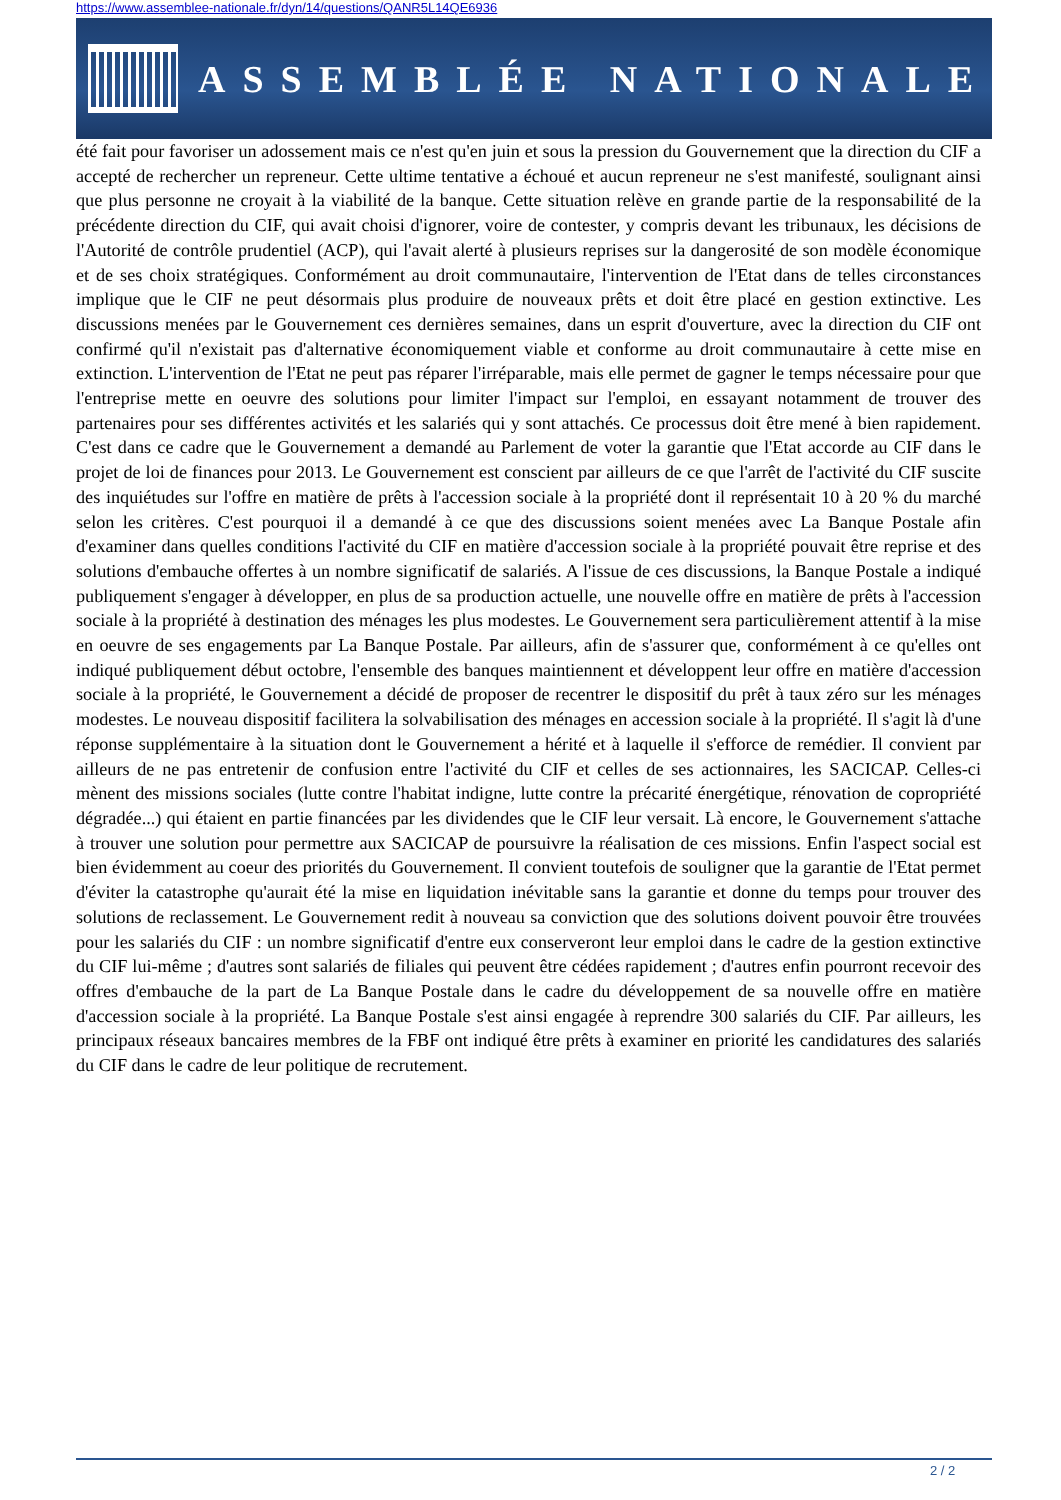https://www.assemblee-nationale.fr/dyn/14/questions/QANR5L14QE6936
ASSEMBLÉE NATIONALE
été fait pour favoriser un adossement mais ce n'est qu'en juin et sous la pression du Gouvernement que la direction du CIF a accepté de rechercher un repreneur. Cette ultime tentative a échoué et aucun repreneur ne s'est manifesté, soulignant ainsi que plus personne ne croyait à la viabilité de la banque. Cette situation relève en grande partie de la responsabilité de la précédente direction du CIF, qui avait choisi d'ignorer, voire de contester, y compris devant les tribunaux, les décisions de l'Autorité de contrôle prudentiel (ACP), qui l'avait alerté à plusieurs reprises sur la dangerosité de son modèle économique et de ses choix stratégiques. Conformément au droit communautaire, l'intervention de l'Etat dans de telles circonstances implique que le CIF ne peut désormais plus produire de nouveaux prêts et doit être placé en gestion extinctive. Les discussions menées par le Gouvernement ces dernières semaines, dans un esprit d'ouverture, avec la direction du CIF ont confirmé qu'il n'existait pas d'alternative économiquement viable et conforme au droit communautaire à cette mise en extinction. L'intervention de l'Etat ne peut pas réparer l'irréparable, mais elle permet de gagner le temps nécessaire pour que l'entreprise mette en oeuvre des solutions pour limiter l'impact sur l'emploi, en essayant notamment de trouver des partenaires pour ses différentes activités et les salariés qui y sont attachés. Ce processus doit être mené à bien rapidement. C'est dans ce cadre que le Gouvernement a demandé au Parlement de voter la garantie que l'Etat accorde au CIF dans le projet de loi de finances pour 2013. Le Gouvernement est conscient par ailleurs de ce que l'arrêt de l'activité du CIF suscite des inquiétudes sur l'offre en matière de prêts à l'accession sociale à la propriété dont il représentait 10 à 20 % du marché selon les critères. C'est pourquoi il a demandé à ce que des discussions soient menées avec La Banque Postale afin d'examiner dans quelles conditions l'activité du CIF en matière d'accession sociale à la propriété pouvait être reprise et des solutions d'embauche offertes à un nombre significatif de salariés. A l'issue de ces discussions, la Banque Postale a indiqué publiquement s'engager à développer, en plus de sa production actuelle, une nouvelle offre en matière de prêts à l'accession sociale à la propriété à destination des ménages les plus modestes. Le Gouvernement sera particulièrement attentif à la mise en oeuvre de ses engagements par La Banque Postale. Par ailleurs, afin de s'assurer que, conformément à ce qu'elles ont indiqué publiquement début octobre, l'ensemble des banques maintiennent et développent leur offre en matière d'accession sociale à la propriété, le Gouvernement a décidé de proposer de recentrer le dispositif du prêt à taux zéro sur les ménages modestes. Le nouveau dispositif facilitera la solvabilisation des ménages en accession sociale à la propriété. Il s'agit là d'une réponse supplémentaire à la situation dont le Gouvernement a hérité et à laquelle il s'efforce de remédier. Il convient par ailleurs de ne pas entretenir de confusion entre l'activité du CIF et celles de ses actionnaires, les SACICAP. Celles-ci mènent des missions sociales (lutte contre l'habitat indigne, lutte contre la précarité énergétique, rénovation de copropriété dégradée...) qui étaient en partie financées par les dividendes que le CIF leur versait. Là encore, le Gouvernement s'attache à trouver une solution pour permettre aux SACICAP de poursuivre la réalisation de ces missions. Enfin l'aspect social est bien évidemment au coeur des priorités du Gouvernement. Il convient toutefois de souligner que la garantie de l'Etat permet d'éviter la catastrophe qu'aurait été la mise en liquidation inévitable sans la garantie et donne du temps pour trouver des solutions de reclassement. Le Gouvernement redit à nouveau sa conviction que des solutions doivent pouvoir être trouvées pour les salariés du CIF : un nombre significatif d'entre eux conserveront leur emploi dans le cadre de la gestion extinctive du CIF lui-même ; d'autres sont salariés de filiales qui peuvent être cédées rapidement ; d'autres enfin pourront recevoir des offres d'embauche de la part de La Banque Postale dans le cadre du développement de sa nouvelle offre en matière d'accession sociale à la propriété. La Banque Postale s'est ainsi engagée à reprendre 300 salariés du CIF. Par ailleurs, les principaux réseaux bancaires membres de la FBF ont indiqué être prêts à examiner en priorité les candidatures des salariés du CIF dans le cadre de leur politique de recrutement.
2 / 2